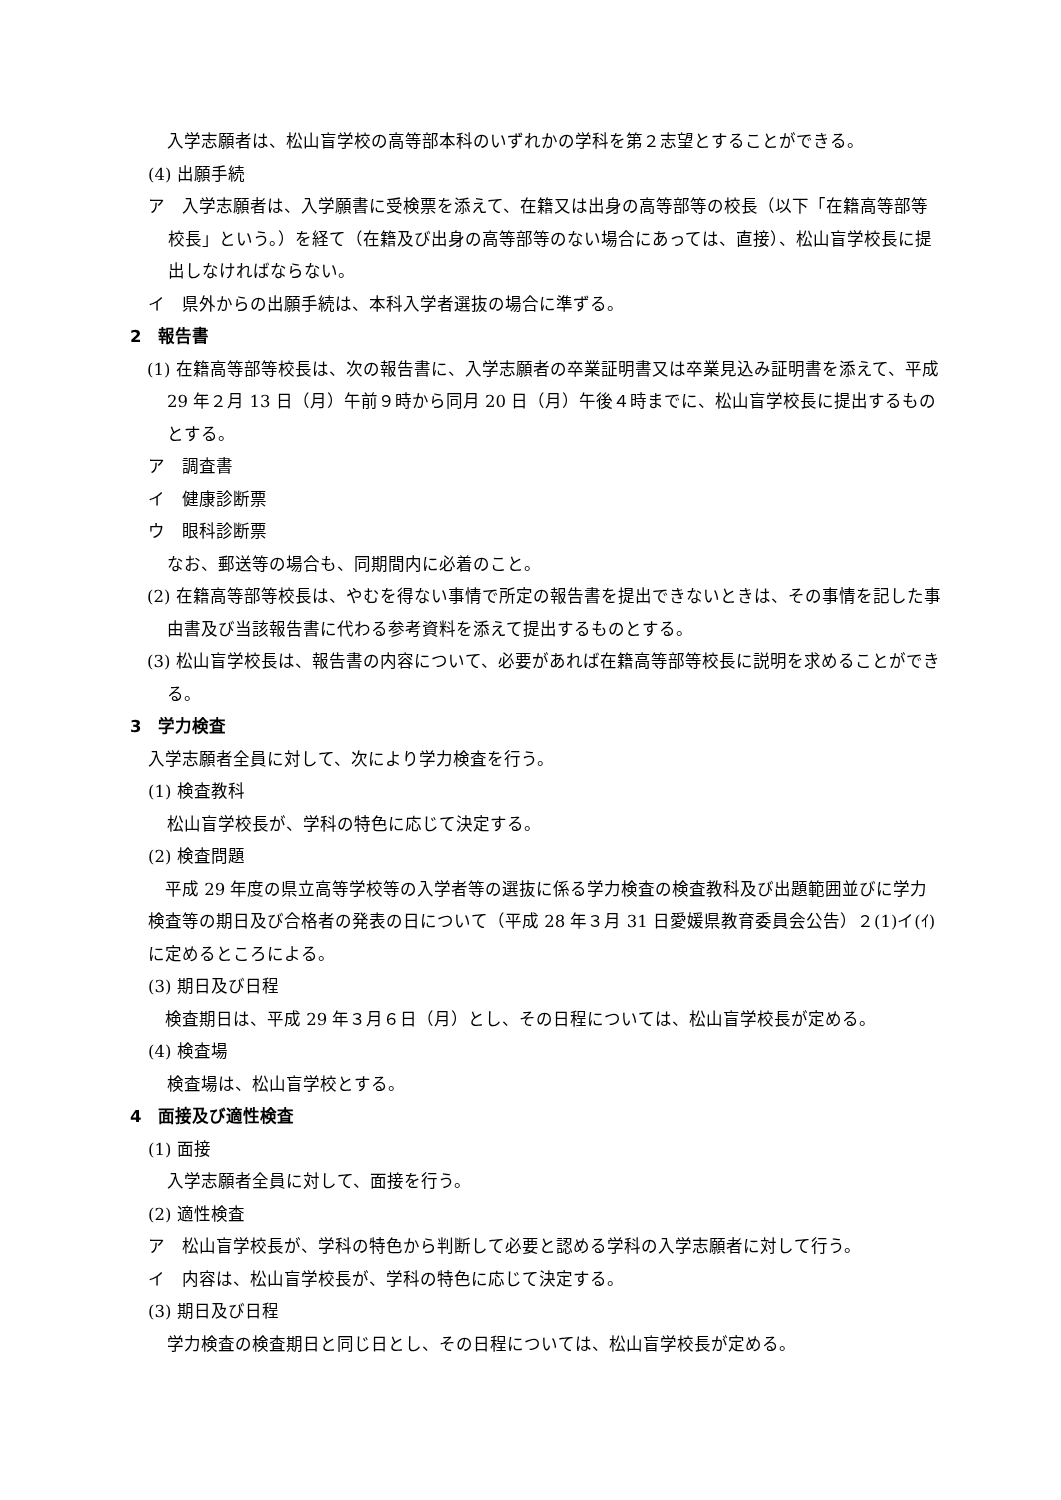入学志願者は、松山盲学校の高等部本科のいずれかの学科を第２志望とすることができる。
(4) 出願手続
ア　入学志願者は、入学願書に受検票を添えて、在籍又は出身の高等部等の校長（以下「在籍高等部等校長」という。）を経て（在籍及び出身の高等部等のない場合にあっては、直接）、松山盲学校長に提出しなければならない。
イ　県外からの出願手続は、本科入学者選抜の場合に準ずる。
2　報告書
(1) 在籍高等部等校長は、次の報告書に、入学志願者の卒業証明書又は卒業見込み証明書を添えて、平成 29 年２月 13 日（月）午前９時から同月 20 日（月）午後４時までに、松山盲学校長に提出するものとする。
ア　調査書
イ　健康診断票
ウ　眼科診断票
なお、郵送等の場合も、同期間内に必着のこと。
(2) 在籍高等部等校長は、やむを得ない事情で所定の報告書を提出できないときは、その事情を記した事由書及び当該報告書に代わる参考資料を添えて提出するものとする。
(3) 松山盲学校長は、報告書の内容について、必要があれば在籍高等部等校長に説明を求めることができる。
3　学力検査
入学志願者全員に対して、次により学力検査を行う。
(1) 検査教科
松山盲学校長が、学科の特色に応じて決定する。
(2) 検査問題
　平成 29 年度の県立高等学校等の入学者等の選抜に係る学力検査の検査教科及び出題範囲並びに学力検査等の期日及び合格者の発表の日について（平成 28 年３月 31 日愛媛県教育委員会公告）２(1)イ(ｲ)に定めるところによる。
(3) 期日及び日程
　検査期日は、平成 29 年３月６日（月）とし、その日程については、松山盲学校長が定める。
(4) 検査場
検査場は、松山盲学校とする。
4　面接及び適性検査
(1) 面接
入学志願者全員に対して、面接を行う。
(2) 適性検査
ア　松山盲学校長が、学科の特色から判断して必要と認める学科の入学志願者に対して行う。
イ　内容は、松山盲学校長が、学科の特色に応じて決定する。
(3) 期日及び日程
学力検査の検査期日と同じ日とし、その日程については、松山盲学校長が定める。